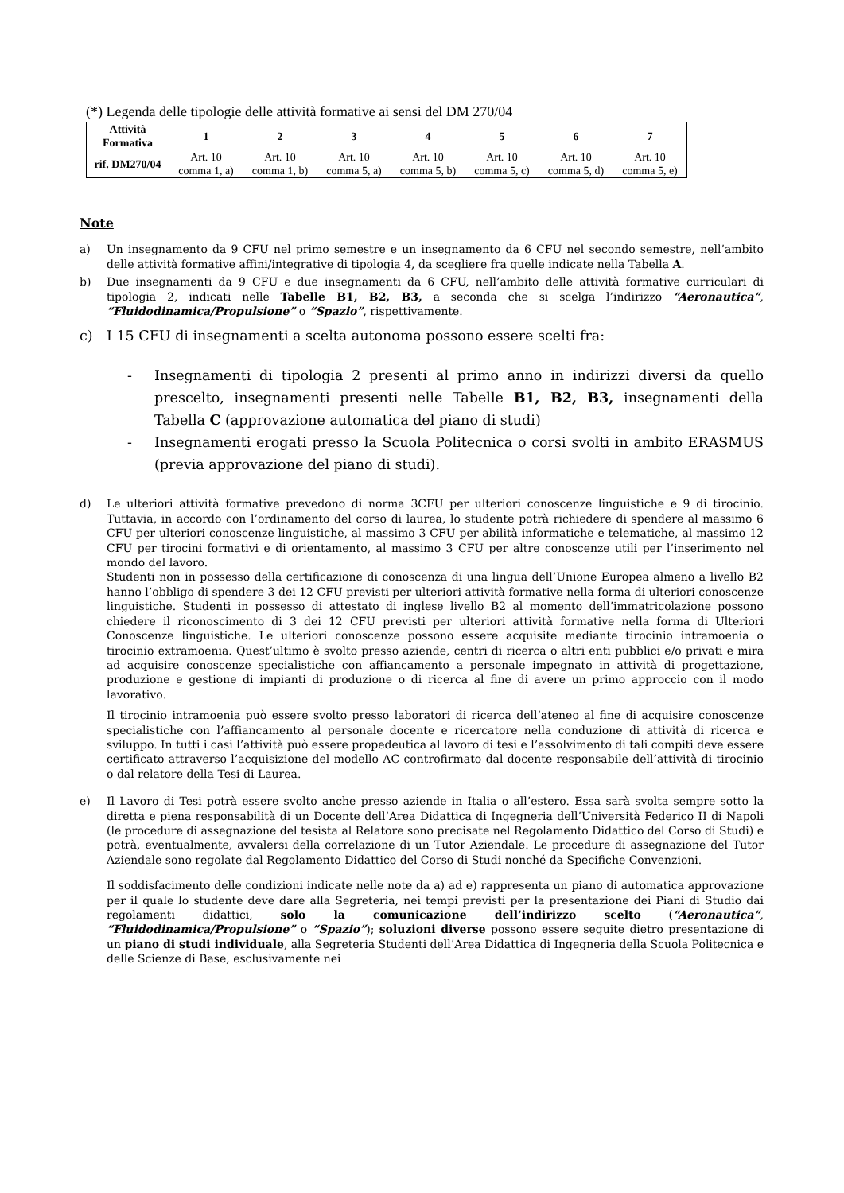(*) Legenda delle tipologie delle attività formative ai sensi del DM 270/04
| Attività Formativa | 1 | 2 | 3 | 4 | 5 | 6 | 7 |
| --- | --- | --- | --- | --- | --- | --- | --- |
| rif. DM270/04 | Art. 10 comma 1, a) | Art. 10 comma 1, b) | Art. 10 comma 5, a) | Art. 10 comma 5, b) | Art. 10 comma 5, c) | Art. 10 comma 5, d) | Art. 10 comma 5, e) |
Note
a) Un insegnamento da 9 CFU nel primo semestre e un insegnamento da 6 CFU nel secondo semestre, nell’ambito delle attività formative affini/integrative di tipologia 4, da scegliere fra quelle indicate nella Tabella A.
b) Due insegnamenti da 9 CFU e due insegnamenti da 6 CFU, nell’ambito delle attività formative curriculari di tipologia 2, indicati nelle Tabelle B1, B2, B3, a seconda che si scelga l’indirizzo “Aeronautica”, “Fluidodinamica/Propulsione” o “Spazio”, rispettivamente.
c) I 15 CFU di insegnamenti a scelta autonoma possono essere scelti fra:
- Insegnamenti di tipologia 2 presenti al primo anno in indirizzi diversi da quello prescelto, insegnamenti presenti nelle Tabelle B1, B2, B3, insegnamenti della Tabella C (approvazione automatica del piano di studi)
- Insegnamenti erogati presso la Scuola Politecnica o corsi svolti in ambito ERASMUS (previa approvazione del piano di studi).
d) Le ulteriori attività formative prevedono di norma 3CFU per ulteriori conoscenze linguistiche e 9 di tirocinio. Tuttavia, in accordo con l’ordinamento del corso di laurea, lo studente potrà richiedere di spendere al massimo 6 CFU per ulteriori conoscenze linguistiche, al massimo 3 CFU per abilità informatiche e telematiche, al massimo 12 CFU per tirocini formativi e di orientamento, al massimo 3 CFU per altre conoscenze utili per l’inserimento nel mondo del lavoro.
Studenti non in possesso della certificazione di conoscenza di una lingua dell’Unione Europea almeno a livello B2 hanno l’obbligo di spendere 3 dei 12 CFU previsti per ulteriori attività formative nella forma di ulteriori conoscenze linguistiche. Studenti in possesso di attestato di inglese livello B2 al momento dell’immatricolazione possono chiedere il riconoscimento di 3 dei 12 CFU previsti per ulteriori attività formative nella forma di Ulteriori Conoscenze linguistiche. Le ulteriori conoscenze possono essere acquisite mediante tirocinio intramoenia o tirocinio extramoenia. Quest’ultimo è svolto presso aziende, centri di ricerca o altri enti pubblici e/o privati e mira ad acquisire conoscenze specialistiche con affiancamento a personale impegnato in attività di progettazione, produzione e gestione di impianti di produzione o di ricerca al fine di avere un primo approccio con il modo lavorativo.
Il tirocinio intramoenia può essere svolto presso laboratori di ricerca dell’ateneo al fine di acquisire conoscenze specialistiche con l’affiancamento al personale docente e ricercatore nella conduzione di attività di ricerca e sviluppo. In tutti i casi l’attività può essere propedeutica al lavoro di tesi e l’assolvimento di tali compiti deve essere certificato attraverso l’acquisizione del modello AC controfirmato dal docente responsabile dell’attività di tirocinio o dal relatore della Tesi di Laurea.
e) Il Lavoro di Tesi potrà essere svolto anche presso aziende in Italia o all’estero. Essa sarà svolta sempre sotto la diretta e piena responsabilità di un Docente dell’Area Didattica di Ingegneria dell’Università Federico II di Napoli (le procedure di assegnazione del tesista al Relatore sono precisate nel Regolamento Didattico del Corso di Studi) e potrà, eventualmente, avvalersi della correlazione di un Tutor Aziendale. Le procedure di assegnazione del Tutor Aziendale sono regolate dal Regolamento Didattico del Corso di Studi nonché da Specifiche Convenzioni.
Il soddisfacimento delle condizioni indicate nelle note da a) ad e) rappresenta un piano di automatica approvazione per il quale lo studente deve dare alla Segreteria, nei tempi previsti per la presentazione dei Piani di Studio dai regolamenti didattici, solo la comunicazione dell’indirizzo scelto (“Aeronautica”, “Fluidodinamica/Propulsione” o “Spazio”); soluzioni diverse possono essere seguite dietro presentazione di un piano di studi individuale, alla Segreteria Studenti dell’Area Didattica di Ingegneria della Scuola Politecnica e delle Scienze di Base, esclusivamente nei